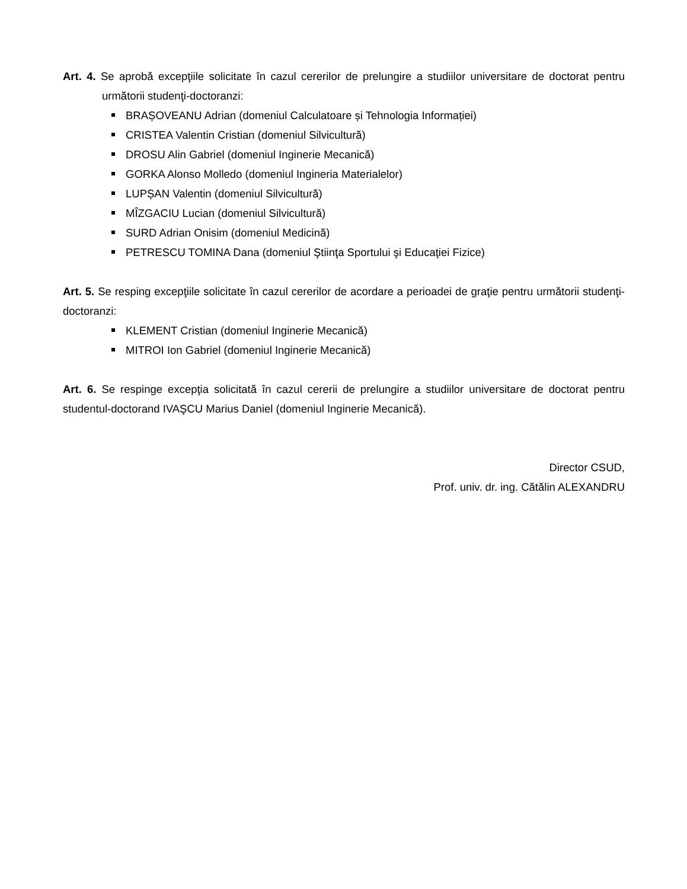Art. 4. Se aprobă excepţiile solicitate în cazul cererilor de prelungire a studiilor universitare de doctorat pentru următorii studenţi-doctoranzi:
BRAȘOVEANU Adrian (domeniul Calculatoare și Tehnologia Informației)
CRISTEA Valentin Cristian (domeniul Silvicultură)
DROSU Alin Gabriel (domeniul Inginerie Mecanică)
GORKA Alonso Molledo (domeniul Ingineria Materialelor)
LUPȘAN Valentin (domeniul Silvicultură)
MÎZGACIU Lucian (domeniul Silvicultură)
SURD Adrian Onisim (domeniul Medicină)
PETRESCU TOMINA Dana (domeniul Ştiinţa Sportului şi Educaţiei Fizice)
Art. 5. Se resping excepţiile solicitate în cazul cererilor de acordare a perioadei de graţie pentru următorii studenţi-doctoranzi:
KLEMENT Cristian (domeniul Inginerie Mecanică)
MITROI Ion Gabriel (domeniul Inginerie Mecanică)
Art. 6. Se respinge excepţia solicitată în cazul cererii de prelungire a studiilor universitare de doctorat pentru studentul-doctorand IVAŞCU Marius Daniel (domeniul Inginerie Mecanică).
Director CSUD,
Prof. univ. dr. ing. Cătălin ALEXANDRU